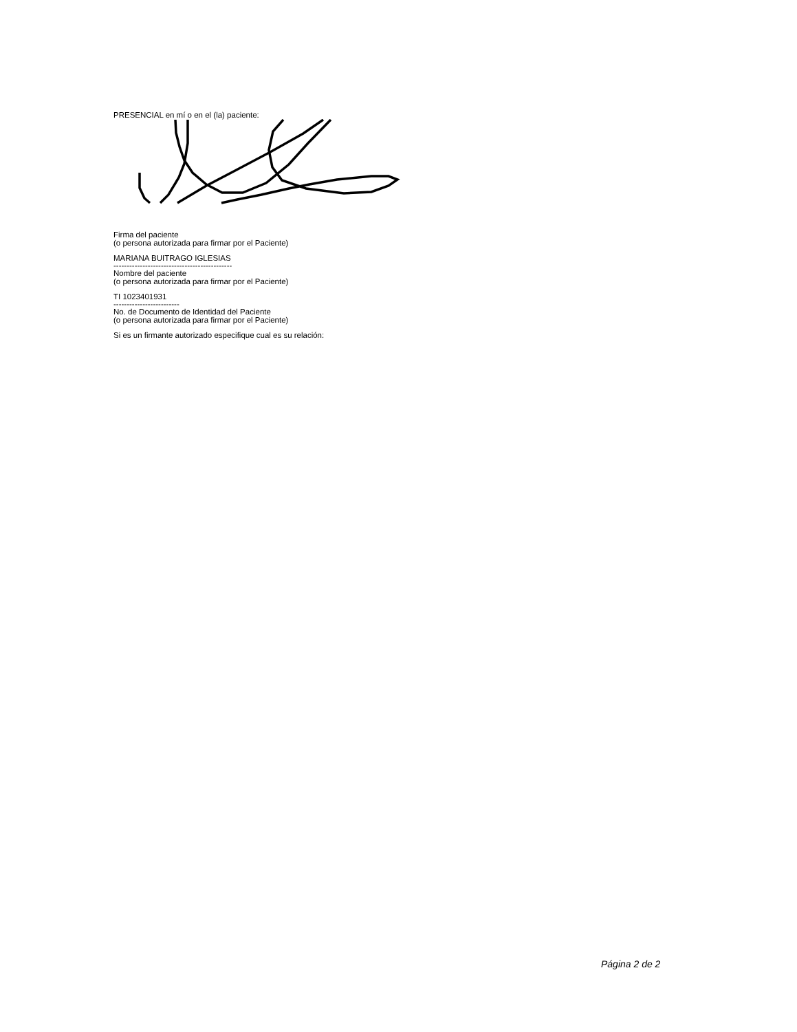PRESENCIAL en mí o en el (la) paciente:
Firma del paciente
(o persona autorizada para firmar por el Paciente)
MARIANA BUITRAGO IGLESIAS
---------------------------------------------
Nombre del paciente
(o persona autorizada para firmar por el Paciente)
TI 1023401931
-------------------------
No. de Documento de Identidad del Paciente
(o persona autorizada para firmar por el Paciente)
Si es un firmante autorizado especifique cual es su relación:
Página 2 de 2